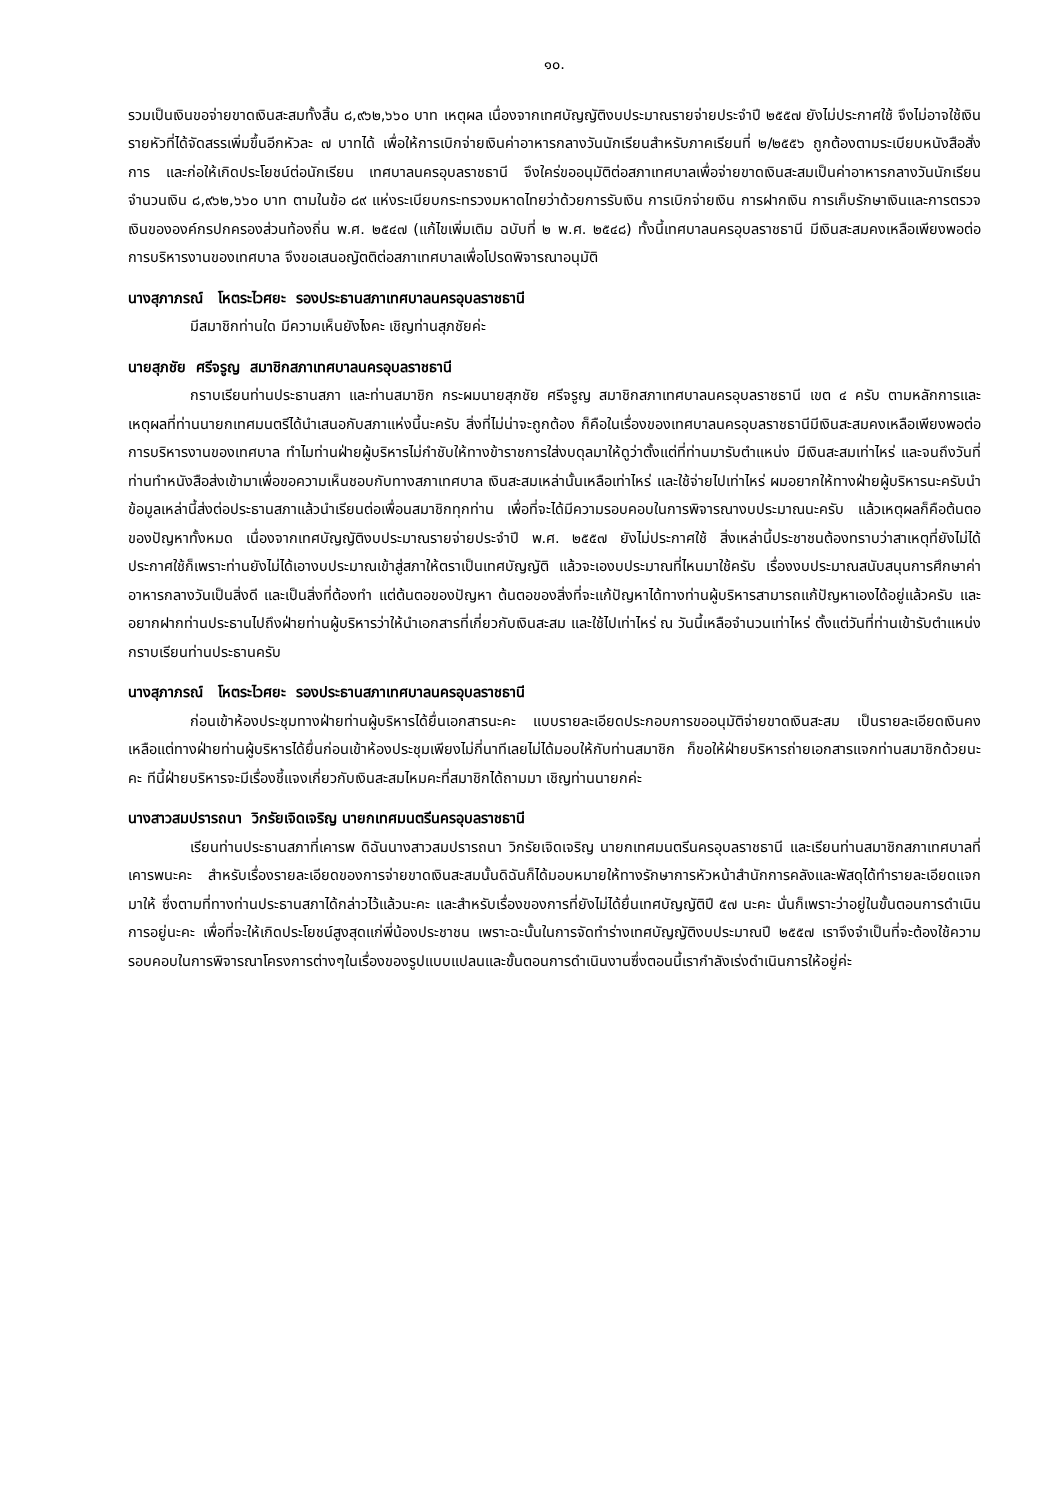๑๐.
รวมเป็นเงินขอจ่ายขาดเงินสะสมทั้งสิ้น ๘,๙๖๒,๖๖๐ บาท เหตุผล เนื่องจากเทศบัญญัติงบประมาณรายจ่ายประจำปี ๒๕๕๗ ยังไม่ประกาศใช้ จึงไม่อาจใช้เงินรายหัวที่ได้จัดสรรเพิ่มขึ้นอีกหัวละ ๗ บาทได้ เพื่อให้การเบิกจ่ายเงินค่าอาหารกลางวันนักเรียนสำหรับภาคเรียนที่ ๒/๒๕๕๖ ถูกต้องตามระเบียบหนังสือสั่งการ และก่อให้เกิดประโยชน์ต่อนักเรียน เทศบาลนครอุบลราชธานี จึงใคร่ขออนุมัติต่อสภาเทศบาลเพื่อจ่ายขาดเงินสะสมเป็นค่าอาหารกลางวันนักเรียน จำนวนเงิน ๘,๙๖๒,๖๖๐ บาท ตามในข้อ ๘๙ แห่งระเบียบกระทรวงมหาดไทยว่าด้วยการรับเงิน การเบิกจ่ายเงิน การฝากเงิน การเก็บรักษาเงินและการตรวจเงินขององค์กรปกครองส่วนท้องถิ่น พ.ศ. ๒๕๔๗ (แก้ไขเพิ่มเติม ฉบับที่ ๒ พ.ศ. ๒๕๔๘) ทั้งนี้เทศบาลนครอุบลราชธานี มีเงินสะสมคงเหลือเพียงพอต่อการบริหารงานของเทศบาล จึงขอเสนอญัตติต่อสภาเทศบาลเพื่อโปรดพิจารณาอนุมัติ
นางสุภาภรณ์ โหตระไวศยะ รองประธานสภาเทศบาลนครอุบลราชธานี
มีสมาชิกท่านใด มีความเห็นยังไงคะ เชิญท่านสุภชัยค่ะ
นายสุภชัย ศรีจรูญ สมาชิกสภาเทศบาลนครอุบลราชธานี
กราบเรียนท่านประธานสภา และท่านสมาชิก กระผมนายสุภชัย ศรีจรูญ สมาชิกสภาเทศบาลนครอุบลราชธานี เขต ๔ ครับ ตามหลักการและเหตุผลที่ท่านนายกเทศมนตรีได้นำเสนอกับสภาแห่งนี้นะครับ สิ่งที่ไม่น่าจะถูกต้อง ก็คือในเรื่องของเทศบาลนครอุบลราชธานีมีเงินสะสมคงเหลือเพียงพอต่อการบริหารงานของเทศบาล ทำไมท่านฝ่ายผู้บริหารไม่กำชับให้ทางข้าราชการใส่งบดุลมาให้ดูว่าตั้งแต่ที่ท่านมารับตำแหน่ง มีเงินสะสมเท่าไหร่ และจนถึงวันที่ท่านทำหนังสือส่งเข้ามาเพื่อขอความเห็นชอบกับทางสภาเทศบาล เงินสะสมเหล่านั้นเหลือเท่าไหร่ และใช้จ่ายไปเท่าไหร่ ผมอยากให้ทางฝ่ายผู้บริหารนะครับนำข้อมูลเหล่านี้ส่งต่อประธานสภาแล้วนำเรียนต่อเพื่อนสมาชิกทุกท่าน เพื่อที่จะได้มีความรอบคอบในการพิจารณางบประมาณนะครับ แล้วเหตุผลก็คือต้นตอของปัญหาทั้งหมด เนื่องจากเทศบัญญัติงบประมาณรายจ่ายประจำปี พ.ศ. ๒๕๕๗ ยังไม่ประกาศใช้ สิ่งเหล่านี้ประชาชนต้องทราบว่าสาเหตุที่ยังไม่ได้ประกาศใช้ก็เพราะท่านยังไม่ได้เอางบประมาณเข้าสู่สภาให้ตราเป็นเทศบัญญัติ แล้วจะเองบประมาณที่ไหนมาใช้ครับ เรื่องงบประมาณสนับสนุนการศึกษาค่าอาหารกลางวันเป็นสิ่งดี และเป็นสิ่งที่ต้องทำ แต่ต้นตอของปัญหา ต้นตอของสิ่งที่จะแก้ปัญหาได้ทางท่านผู้บริหารสามารถแก้ปัญหาเองได้อยู่แล้วครับ และอยากฝากท่านประธานไปถึงฝ่ายท่านผู้บริหารว่าให้นำเอกสารที่เกี่ยวกับเงินสะสม และใช้ไปเท่าไหร่ ณ วันนี้เหลือจำนวนเท่าไหร่ ตั้งแต่วันที่ท่านเข้ารับตำแหน่ง กราบเรียนท่านประธานครับ
นางสุภาภรณ์ โหตระไวศยะ รองประธานสภาเทศบาลนครอุบลราชธานี
ก่อนเข้าห้องประชุมทางฝ่ายท่านผู้บริหารได้ยื่นเอกสารนะคะ แบบรายละเอียดประกอบการขออนุมัติจ่ายขาดเงินสะสม เป็นรายละเอียดเงินคงเหลือแต่ทางฝ่ายท่านผู้บริหารได้ยื่นก่อนเข้าห้องประชุมเพียงไม่กี่นาทีเลยไม่ได้มอบให้กับท่านสมาชิก ก็ขอให้ฝ่ายบริหารถ่ายเอกสารแจกท่านสมาชิกด้วยนะคะ ทีนี้ฝ่ายบริหารจะมีเรื่องชี้แจงเกี่ยวกับเงินสะสมไหมคะที่สมาชิกได้ถามมา เชิญท่านนายกค่ะ
นางสาวสมปรารถนา วิกรัยเจิดเจริญ นายกเทศมนตรีนครอุบลราชธานี
เรียนท่านประธานสภาที่เคารพ ดิฉันนางสาวสมปรารถนา วิกรัยเจิดเจริญ นายกเทศมนตรีนครอุบลราชธานี และเรียนท่านสมาชิกสภาเทศบาลที่เคารพนะคะ สำหรับเรื่องรายละเอียดของการจ่ายขาดเงินสะสมนั้นดิฉันก็ได้มอบหมายให้ทางรักษาการหัวหน้าสำนักการคลังและพัสดุได้ทำรายละเอียดแจกมาให้ ซึ่งตามที่ทางท่านประธานสภาได้กล่าวไว้แล้วนะคะ และสำหรับเรื่องของการที่ยังไม่ได้ยื่นเทศบัญญัติปี ๕๗ นะคะ นั่นก็เพราะว่าอยู่ในขั้นตอนการดำเนินการอยู่นะคะ เพื่อที่จะให้เกิดประโยชน์สูงสุดแก่พี่น้องประชาชน เพราะฉะนั้นในการจัดทำร่างเทศบัญญัติงบประมาณปี ๒๕๕๗ เราจึงจำเป็นที่จะต้องใช้ความรอบคอบในการพิจารณาโครงการต่างๆในเรื่องของรูปแบบแปลนและขั้นตอนการดำเนินงานซึ่งตอนนี้เรากำลังเร่งดำเนินการให้อยู่ค่ะ